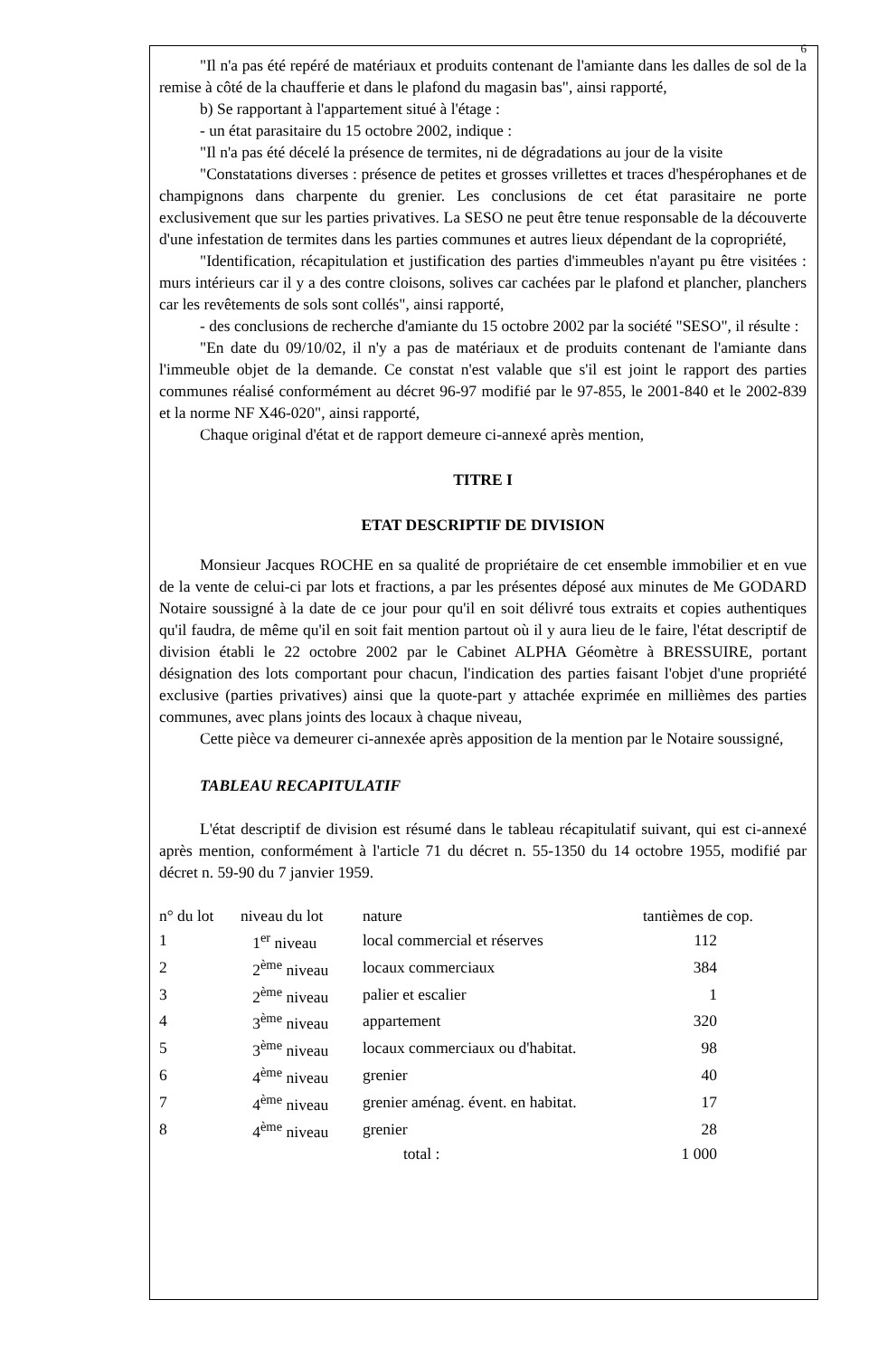6
"Il n'a pas été repéré de matériaux et produits contenant de l'amiante dans les dalles de sol de la remise à côté de la chaufferie et dans le plafond du magasin bas", ainsi rapporté,
b) Se rapportant à l'appartement situé à l'étage :
- un état parasitaire du 15 octobre 2002, indique :
"Il n'a pas été décelé la présence de termites, ni de dégradations au jour de la visite
"Constatations diverses : présence de petites et grosses vrillettes et traces d'hespérophanes et de champignons dans charpente du grenier. Les conclusions de cet état parasitaire ne porte exclusivement que sur les parties privatives. La SESO ne peut être tenue responsable de la découverte d'une infestation de termites dans les parties communes et autres lieux dépendant de la copropriété,
"Identification, récapitulation et justification des parties d'immeubles n'ayant pu être visitées : murs intérieurs car il y a des contre cloisons, solives car cachées par le plafond et plancher, planchers car les revêtements de sols sont collés", ainsi rapporté,
- des conclusions de recherche d'amiante du 15 octobre 2002 par la société "SESO", il résulte :
"En date du 09/10/02, il n'y a pas de matériaux et de produits contenant de l'amiante dans l'immeuble objet de la demande. Ce constat n'est valable que s'il est joint le rapport des parties communes réalisé conformément au décret 96-97 modifié par le 97-855, le 2001-840 et le 2002-839 et la norme NF X46-020", ainsi rapporté,
Chaque original d'état et de rapport demeure ci-annexé après mention,
TITRE I
ETAT DESCRIPTIF DE DIVISION
Monsieur Jacques ROCHE en sa qualité de propriétaire de cet ensemble immobilier et en vue de la vente de celui-ci par lots et fractions, a par les présentes déposé aux minutes de Me GODARD Notaire soussigné à la date de ce jour pour qu'il en soit délivré tous extraits et copies authentiques qu'il faudra, de même qu'il en soit fait mention partout où il y aura lieu de le faire, l'état descriptif de division établi le 22 octobre 2002 par le Cabinet ALPHA Géomètre à BRESSUIRE, portant désignation des lots comportant pour chacun, l'indication des parties faisant l'objet d'une propriété exclusive (parties privatives) ainsi que la quote-part y attachée exprimée en millièmes des parties communes, avec plans joints des locaux à chaque niveau,
Cette pièce va demeurer ci-annexée après apposition de la mention par le Notaire soussigné,
TABLEAU RECAPITULATIF
L'état descriptif de division est résumé dans le tableau récapitulatif suivant, qui est ci-annexé après mention, conformément à l'article 71 du décret n. 55-1350 du 14 octobre 1955, modifié par décret n. 59-90 du 7 janvier 1959.
| n° du lot | niveau du lot | nature | tantièmes de cop. |
| --- | --- | --- | --- |
| 1 | 1<sup>er</sup> niveau | local commercial et réserves | 112 |
| 2 | 2<sup>ème</sup> niveau | locaux commerciaux | 384 |
| 3 | 2<sup>ème</sup> niveau | palier et escalier | 1 |
| 4 | 3<sup>ème</sup> niveau | appartement | 320 |
| 5 | 3<sup>ème</sup> niveau | locaux commerciaux ou d'habitat. | 98 |
| 6 | 4<sup>ème</sup> niveau | grenier | 40 |
| 7 | 4<sup>ème</sup> niveau | grenier aménag. évent. en habitat. | 17 |
| 8 | 4<sup>ème</sup> niveau | grenier | 28 |
| | | total : | 1 000 |